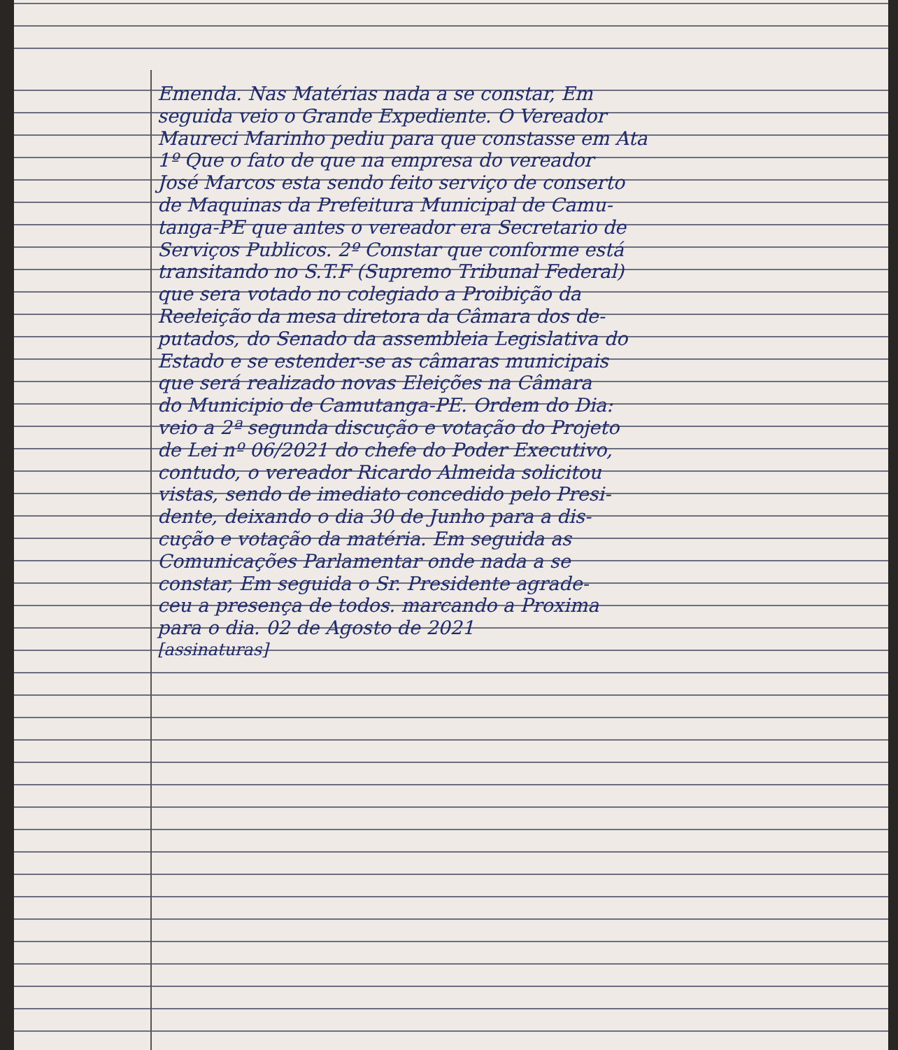Emenda. Nas Matérias nada a se constar, Em
seguida veio o Grande Expediente. O Vereador
Maureci Marinho pediu para que constasse em Ata
1º Que o fato de que na empresa do vereador
José Marcos esta sendo feito serviço de conserto
de Maquinas da Prefeitura Municipal de Camu-
tanga-PE que antes o vereador era Secretario de
Serviços Publicos. 2º Constar que conforme está
transitando no S.T.F (Supremo Tribunal Federal)
que sera votado no colegiado a Proibição da
Reeleição da mesa diretora da Câmara dos de-
putados, do Senado da assembleia Legislativa do
Estado e se estender-se as câmaras municipais
que será realizado novas Eleições na Câmara
do Municipio de Camutanga-PE. Ordem do Dia:
veio a 2ª segunda discução e votação do Projeto
de Lei nº 06/2021 do chefe do Poder Executivo,
contudo, o vereador Ricardo Almeida solicitou
vistas, sendo de imediato concedido pelo Presi-
dente, deixando o dia 30 de Junho para a dis-
cução e votação da matéria. Em seguida as
Comunicações Parlamentar onde nada a se
constar, Em seguida o Sr. Presidente agrade-
ceu a presença de todos. marcando a Proxima
para o dia. 02 de Agosto de 2021
[assinaturas]